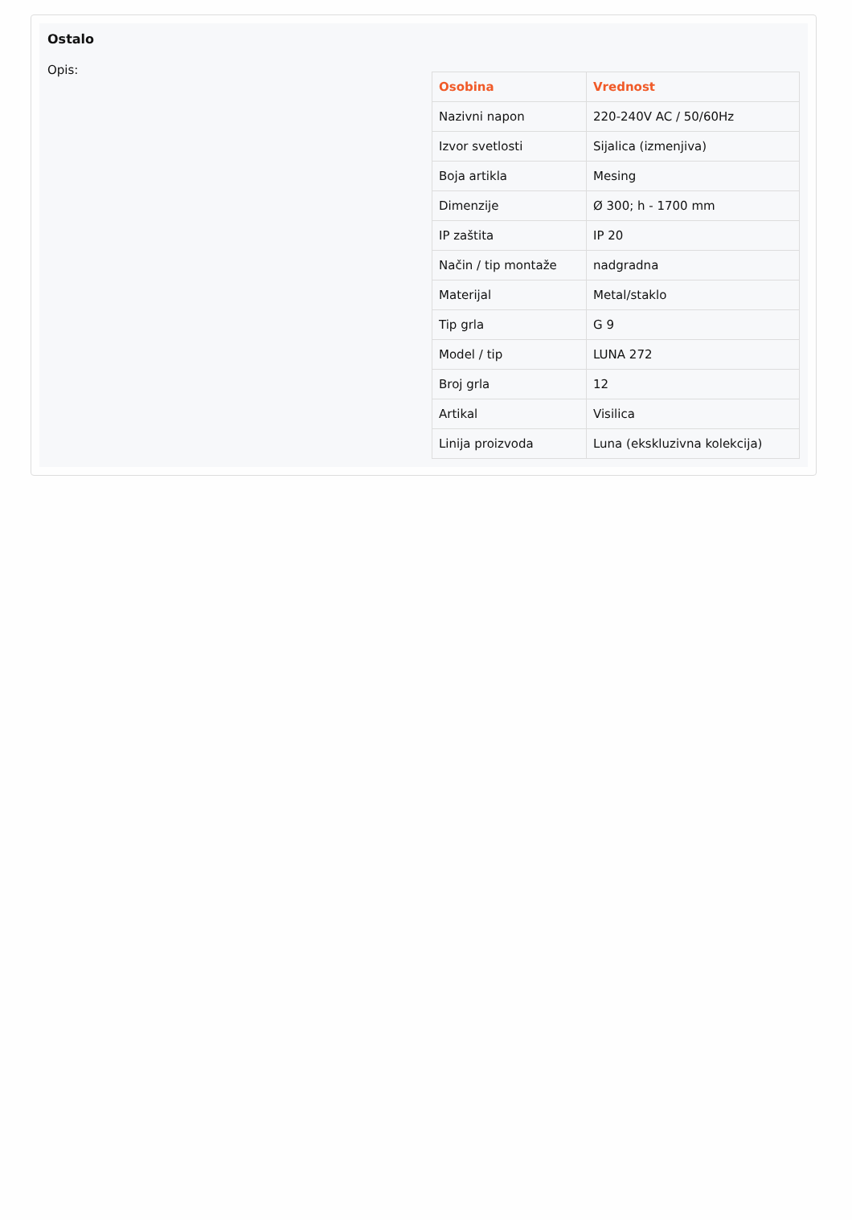Ostalo
Opis:
| Osobina | Vrednost |
| --- | --- |
| Nazivni napon | 220-240V AC / 50/60Hz |
| Izvor svetlosti | Sijalica (izmenjiva) |
| Boja artikla | Mesing |
| Dimenzije | Ø 300; h - 1700 mm |
| IP zaštita | IP 20 |
| Način / tip montaže | nadgradna |
| Materijal | Metal/staklo |
| Tip grla | G 9 |
| Model / tip | LUNA 272 |
| Broj grla | 12 |
| Artikal | Visilica |
| Linija proizvoda | Luna (ekskluzivna kolekcija) |